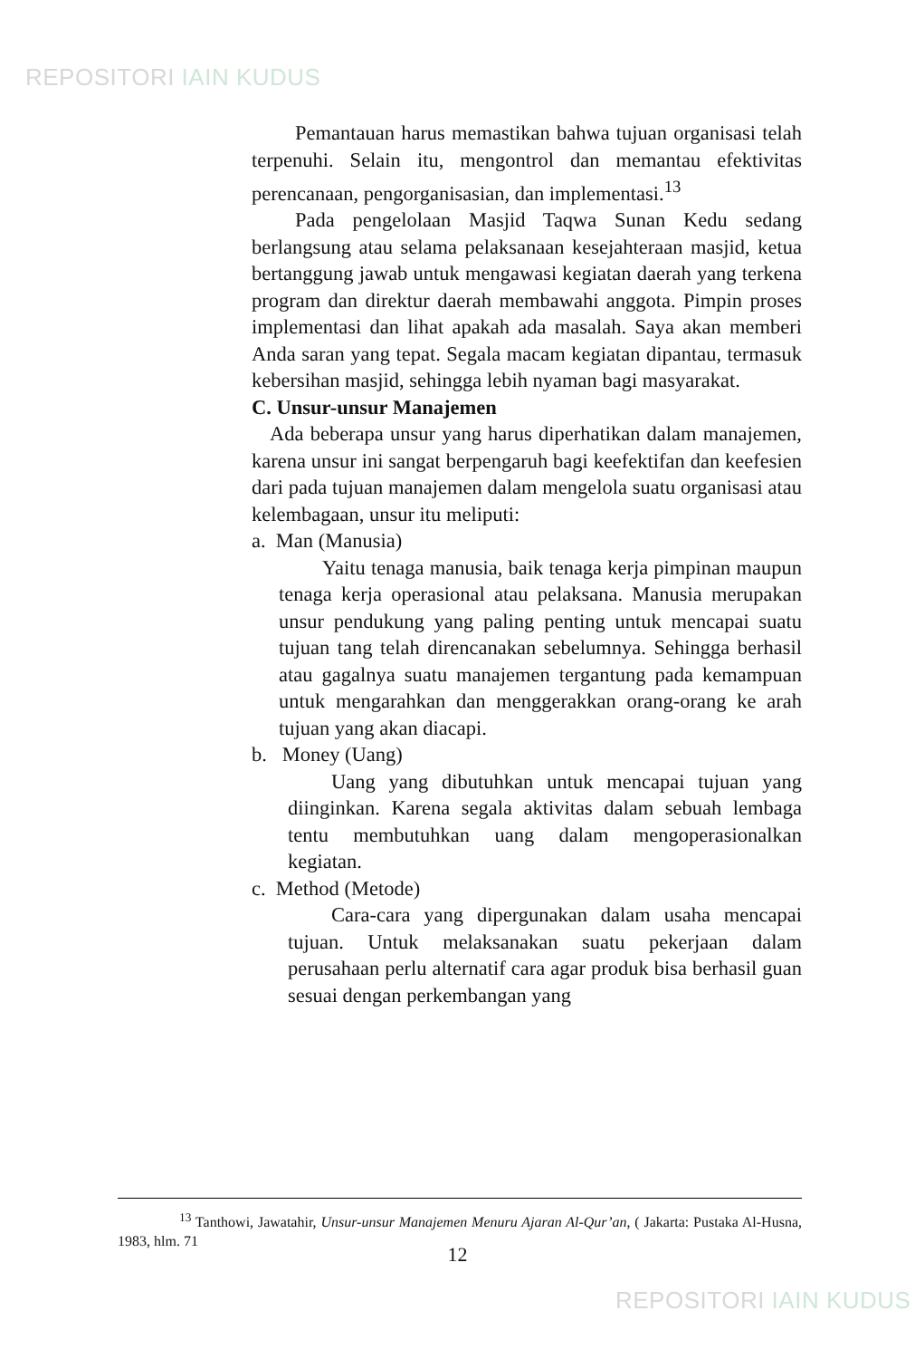REPOSITORI IAIN KUDUS
Pemantauan harus memastikan bahwa tujuan organisasi telah terpenuhi. Selain itu, mengontrol dan memantau efektivitas perencanaan, pengorganisasian, dan implementasi.<sup>13</sup>
Pada pengelolaan Masjid Taqwa Sunan Kedu sedang berlangsung atau selama pelaksanaan kesejahteraan masjid, ketua bertanggung jawab untuk mengawasi kegiatan daerah yang terkena program dan direktur daerah membawahi anggota. Pimpin proses implementasi dan lihat apakah ada masalah. Saya akan memberi Anda saran yang tepat. Segala macam kegiatan dipantau, termasuk kebersihan masjid, sehingga lebih nyaman bagi masyarakat.
C. Unsur-unsur Manajemen
Ada beberapa unsur yang harus diperhatikan dalam manajemen, karena unsur ini sangat berpengaruh bagi keefektifan dan keefesien dari pada tujuan manajemen dalam mengelola suatu organisasi atau kelembagaan, unsur itu meliputi:
a. Man (Manusia)
Yaitu tenaga manusia, baik tenaga kerja pimpinan maupun tenaga kerja operasional atau pelaksana. Manusia merupakan unsur pendukung yang paling penting untuk mencapai suatu tujuan tang telah direncanakan sebelumnya. Sehingga berhasil atau gagalnya suatu manajemen tergantung pada kemampuan untuk mengarahkan dan menggerakkan orang-orang ke arah tujuan yang akan diacapi.
b. Money (Uang)
Uang yang dibutuhkan untuk mencapai tujuan yang diinginkan. Karena segala aktivitas dalam sebuah lembaga tentu membutuhkan uang dalam mengoperasionalkan kegiatan.
c. Method (Metode)
Cara-cara yang dipergunakan dalam usaha mencapai tujuan. Untuk melaksanakan suatu pekerjaan dalam perusahaan perlu alternatif cara agar produk bisa berhasil guan sesuai dengan perkembangan yang
<sup>13</sup> Tanthowi, Jawatahir, Unsur-unsur Manajemen Menuru Ajaran Al-Qur’an, ( Jakarta: Pustaka Al-Husna, 1983, hlm. 71
12
REPOSITORI IAIN KUDUS